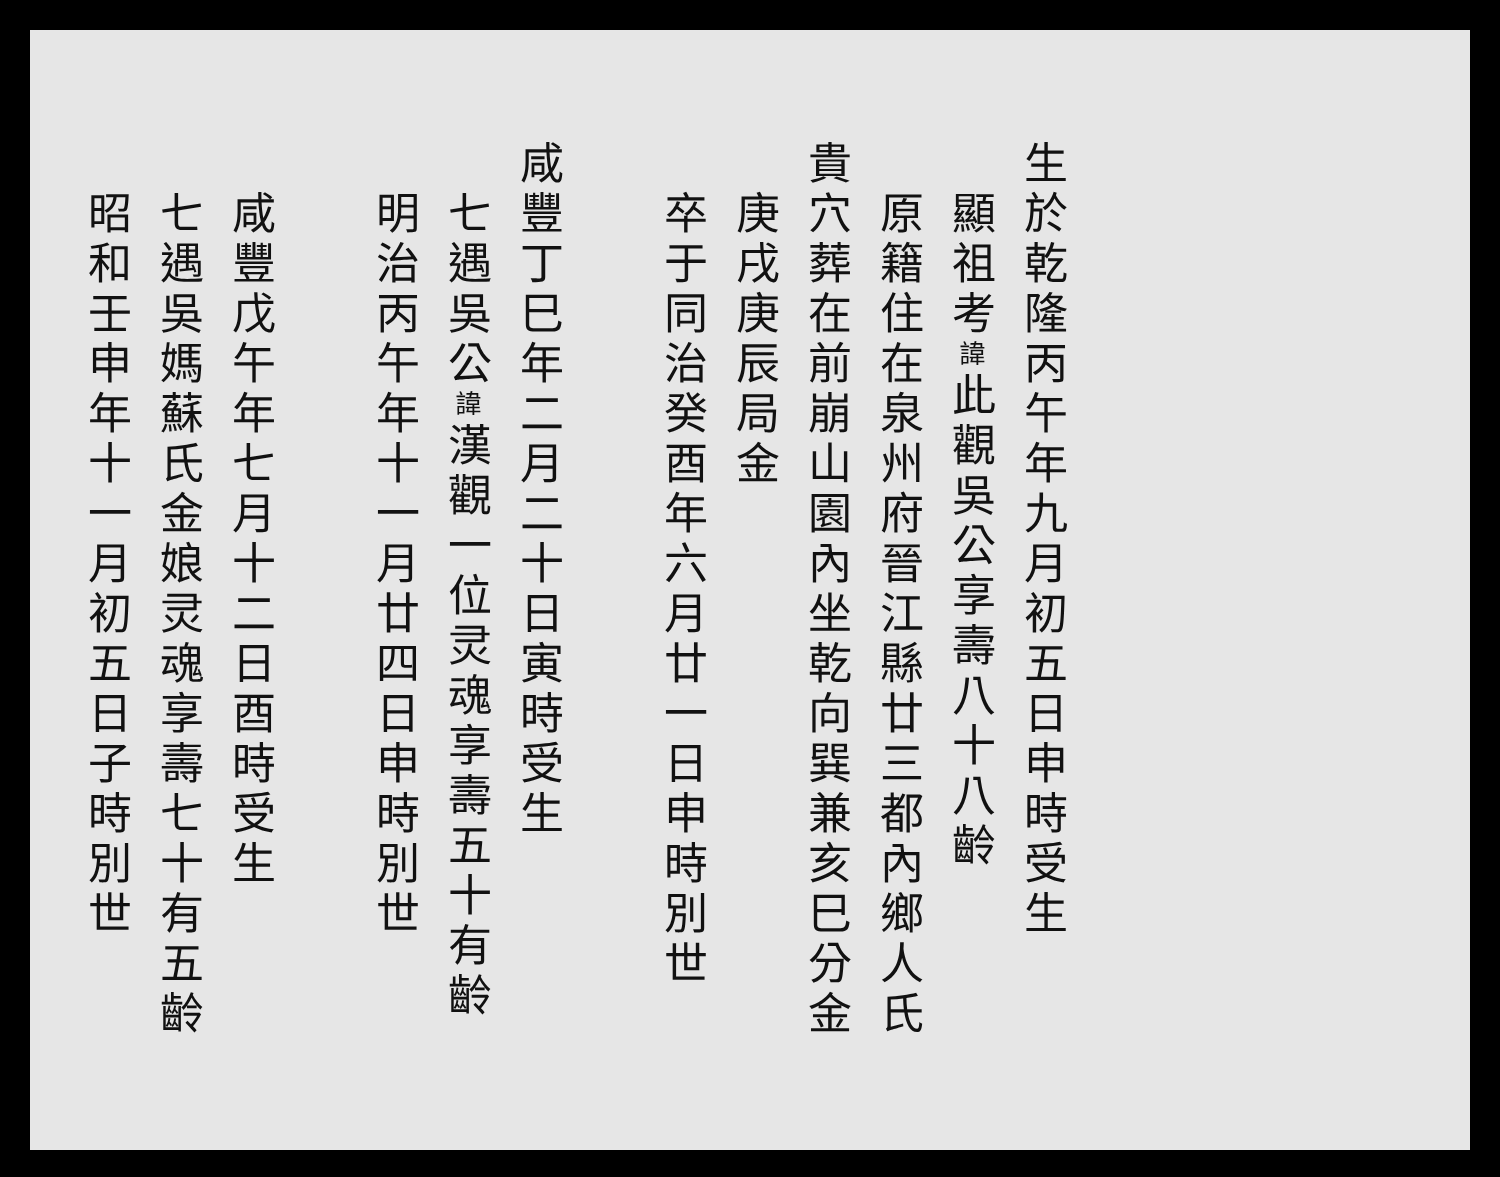生於乾隆丙午年九月初五日申時受生
　顯祖考諱此觀吳公享壽八十八齡
　原籍住在泉州府晉江縣廿三都內鄉人氏
貴穴葬在前崩山園內坐乾向巽兼亥巳分金
　庚戌庚辰局金
　卒于同治癸酉年六月廿一日申時別世
　
咸豐丁巳年二月二十日寅時受生
　七遇吳公諱漢觀一位灵魂享壽五十有齡
　明治丙午年十一月廿四日申時別世
　
　咸豐戊午年七月十二日酉時受生
　七遇吳媽蘇氏金娘灵魂享壽七十有五齡
　昭和壬申年十一月初五日子時別世